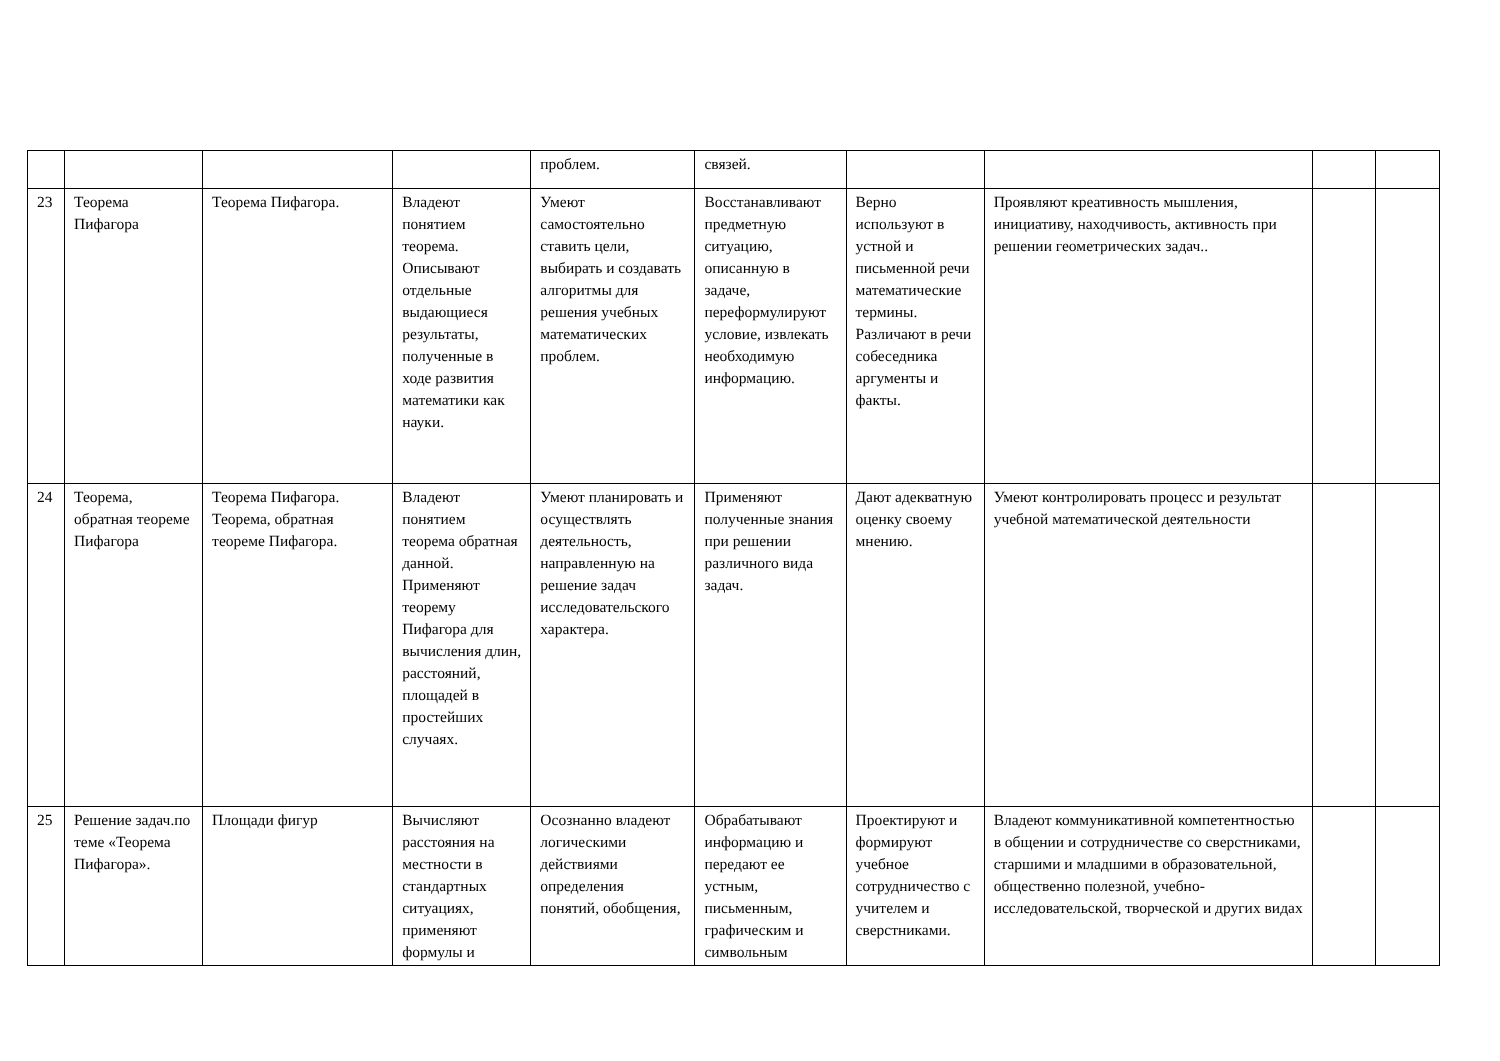| | | | | проблем. | связей. | | | | |
| 23 | Теорема Пифагора | Теорема Пифагора. | Владеют понятием теорема. Описывают отдельные выдающиеся результаты, полученные в ходе развития математики как науки. | Умеют самостоятельно ставить цели, выбирать и создавать алгоритмы для решения учебных математических проблем. | Восстанавливают предметную ситуацию, описанную в задаче, переформулируют условие, извлекать необходимую информацию. | Верно используют в устной и письменной речи математические термины. Различают в речи собеседника аргументы и факты. | Проявляют креативность мышления, инициативу, находчивость, активность при решении геометрических задач.. | | |
| 24 | Теорема, обратная теореме Пифагора | Теорема Пифагора. Теорема, обратная теореме Пифагора. | Владеют понятием теорема обратная данной. Применяют теорему Пифагора для вычисления длин, расстояний, площадей в простейших случаях. | Умеют планировать и осуществлять деятельность, направленную на решение задач исследовательского характера. | Применяют полученные знания при решении различного вида задач. | Дают адекватную оценку своему мнению. | Умеют контролировать процесс и результат учебной математической деятельности | | |
| 25 | Решение задач.по теме «Теорема Пифагора». | Площади фигур | Вычисляют расстояния на местности в стандартных ситуациях, применяют формулы и | Осознанно владеют логическими действиями определения понятий, обобщения, | Обрабатывают информацию и передают ее устным, письменным, графическим и символьным | Проектируют и формируют учебное сотрудничество с учителем и сверстниками. | Владеют коммуникативной компетентностью в общении и сотрудничестве со сверстниками, старшими и младшими в образовательной, общественно полезной, учебно-исследовательской, творческой и других видах | | |